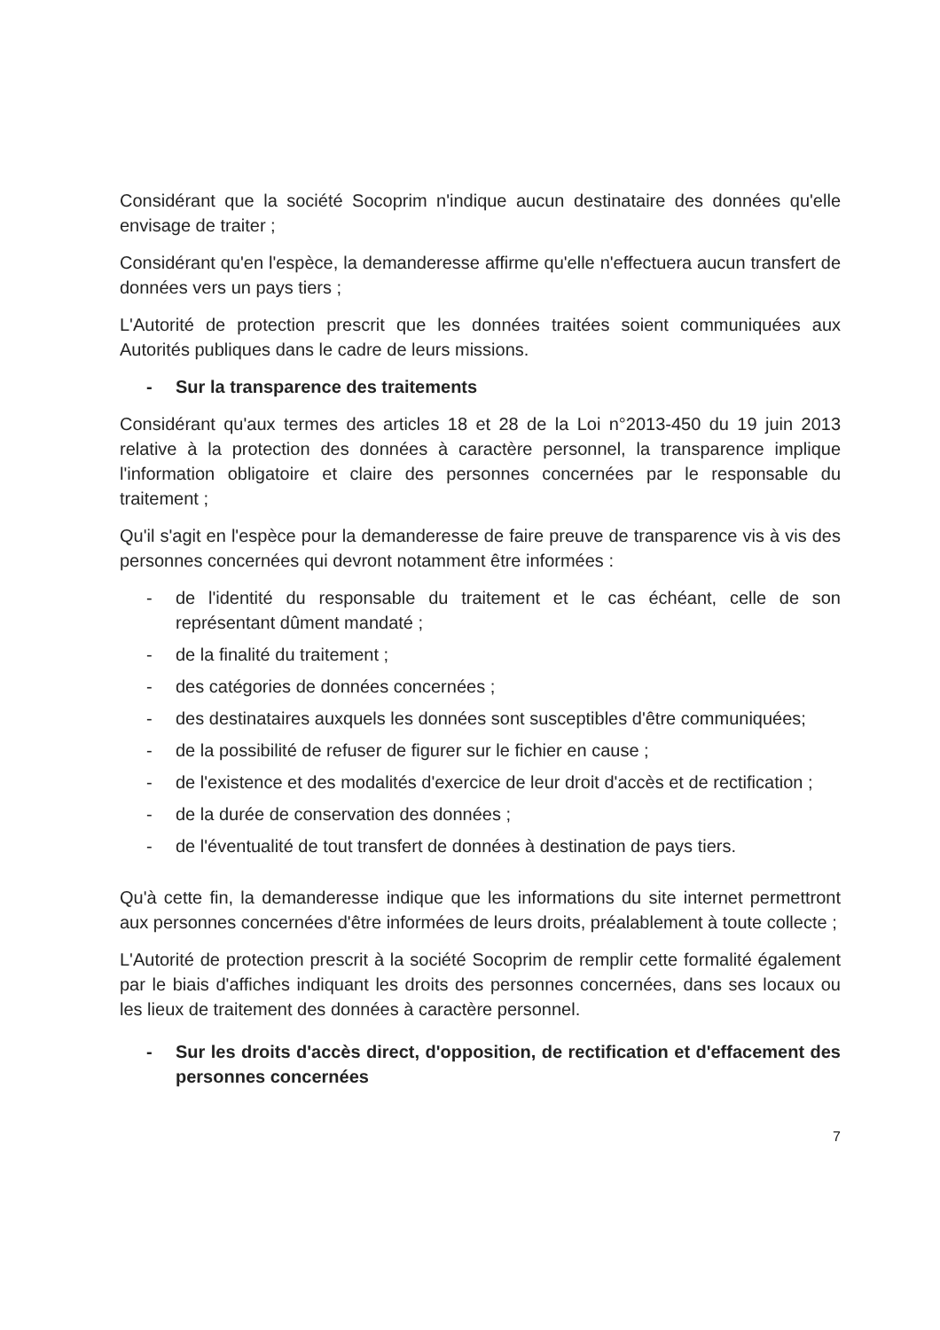Considérant que la société Socoprim n'indique aucun destinataire des données qu'elle envisage de traiter ;
Considérant qu'en l'espèce, la demanderesse affirme qu'elle n'effectuera aucun transfert de données vers un pays tiers ;
L'Autorité de protection prescrit que les données traitées soient communiquées aux Autorités publiques dans le cadre de leurs missions.
- Sur la transparence des traitements
Considérant qu'aux termes des articles 18 et 28 de la Loi n°2013-450 du 19 juin 2013 relative à la protection des données à caractère personnel, la transparence implique l'information obligatoire et claire des personnes concernées par le responsable du traitement ;
Qu'il s'agit en l'espèce pour la demanderesse de faire preuve de transparence vis à vis des personnes concernées qui devront notamment être informées :
- de l'identité du responsable du traitement et le cas échéant, celle de son représentant dûment mandaté ;
- de la finalité du traitement ;
- des catégories de données concernées ;
- des destinataires auxquels les données sont susceptibles d'être communiquées;
- de la possibilité de refuser de figurer sur le fichier en cause ;
- de l'existence et des modalités d'exercice de leur droit d'accès et de rectification ;
- de la durée de conservation des données ;
- de l'éventualité de tout transfert de données à destination de pays tiers.
Qu'à cette fin, la demanderesse indique que les informations du site internet permettront aux personnes concernées d'être informées de leurs droits, préalablement à toute collecte ;
L'Autorité de protection prescrit à la société Socoprim de remplir cette formalité également par le biais d'affiches indiquant les droits des personnes concernées, dans ses locaux ou les lieux de traitement des données à caractère personnel.
- Sur les droits d'accès direct, d'opposition, de rectification et d'effacement des personnes concernées
7